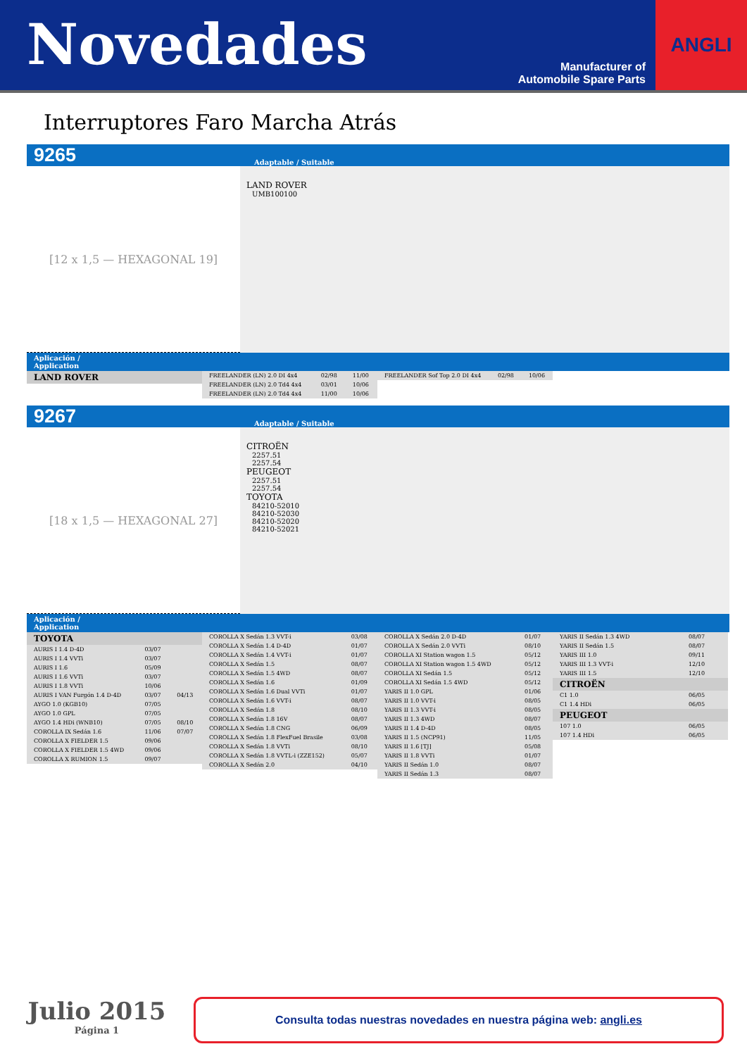Novedades
Manufacturer of
Automobile Spare Parts
ANGLI
Interruptores Faro Marcha Atrás
9265
Adaptable / Suitable
[12 x 1,5 — HEXAGONAL 19]
LAND ROVER
UMB100100
Aplicación /
Application
| LAND ROVER |
| FREELANDER (LN) 2.0 DI 4x4 | 02/98 | 11/00 |
| FREELANDER (LN) 2.0 Td4 4x4 | 03/01 | 10/06 |
| FREELANDER (LN) 2.0 Td4 4x4 | 11/00 | 10/06 |
| FREELANDER Sof Top 2.0 DI 4x4 | 02/98 | 10/06 |
9267
Adaptable / Suitable
[18 x 1,5 — HEXAGONAL 27]
CITROËN
2257.51
2257.54
PEUGEOT
2257.51
2257.54
TOYOTA
84210-52010
84210-52030
84210-52020
84210-52021
Aplicación /
Application
| TOYOTA | | |
| AURIS I 1.4 D-4D | 03/07 | |
| AURIS I 1.4 VVTi | 03/07 | |
| AURIS I 1.6 | 05/09 | |
| AURIS I 1.6 VVTi | 03/07 | |
| AURIS I 1.8 VVTi | 10/06 | |
| AURIS I VAN Furgón 1.4 D-4D | 03/07 | 04/13 |
| AYGO 1.0 (KGB10) | 07/05 | |
| AYGO 1.0 GPL | 07/05 | |
| AYGO 1.4 HDi (WNB10) | 07/05 | 08/10 |
| COROLLA IX Sedán 1.6 | 11/06 | 07/07 |
| COROLLA X FIELDER 1.5 | 09/06 | |
| COROLLA X FIELDER 1.5 4WD | 09/06 | |
| COROLLA X RUMION 1.5 | 09/07 | |
| COROLLA X Sedán 1.3 VVT-i | 03/08 |
| COROLLA X Sedán 1.4 D-4D | 01/07 |
| COROLLA X Sedán 1.4 VVT-i | 01/07 |
| COROLLA X Sedán 1.5 | 08/07 |
| COROLLA X Sedán 1.5 4WD | 08/07 |
| COROLLA X Sedán 1.6 | 01/09 |
| COROLLA X Sedán 1.6 Dual VVTi | 01/07 |
| COROLLA X Sedán 1.6 VVT-i | 08/07 |
| COROLLA X Sedán 1.8 | 08/10 |
| COROLLA X Sedán 1.8 16V | 08/07 |
| COROLLA X Sedán 1.8 CNG | 06/09 |
| COROLLA X Sedán 1.8 FlexFuel Brasile | 03/08 |
| COROLLA X Sedán 1.8 VVTi | 08/10 |
| COROLLA X Sedán 1.8 VVTL-i (ZZE152) | 05/07 |
| COROLLA X Sedán 2.0 | 04/10 |
| COROLLA X Sedán 2.0 D-4D | 01/07 |
| COROLLA X Sedán 2.0 VVTi | 08/10 |
| COROLLA XI Station wagon 1.5 | 05/12 |
| COROLLA XI Station wagon 1.5 4WD | 05/12 |
| COROLLA XI Sedán 1.5 | 05/12 |
| COROLLA XI Sedán 1.5 4WD | 05/12 |
| YARIS II 1.0 GPL | 01/06 |
| YARIS II 1.0 VVT-i | 08/05 |
| YARIS II 1.3 VVT-i | 08/05 |
| YARIS II 1.3 4WD | 08/07 |
| YARIS II 1.4 D-4D | 08/05 |
| YARIS II 1.5 (NCP91) | 11/05 |
| YARIS II 1.6 [TJ] | 05/08 |
| YARIS II 1.8 VVTi | 01/07 |
| YARIS II Sedán 1.0 | 08/07 |
| YARIS II Sedán 1.3 | 08/07 |
| YARIS II Sedán 1.3 4WD | 08/07 |
| YARIS II Sedán 1.5 | 08/07 |
| YARIS III 1.0 | 09/11 |
| YARIS III 1.3 VVT-i | 12/10 |
| YARIS III 1.5 | 12/10 |
| CITROËN | |
| C1 1.0 | 06/05 |
| C1 1.4 HDi | 06/05 |
| PEUGEOT | |
| 107 1.0 | 06/05 |
| 107 1.4 HDi | 06/05 |
Julio 2015
Página 1
Consulta todas nuestras novedades en nuestra página web: angli.es